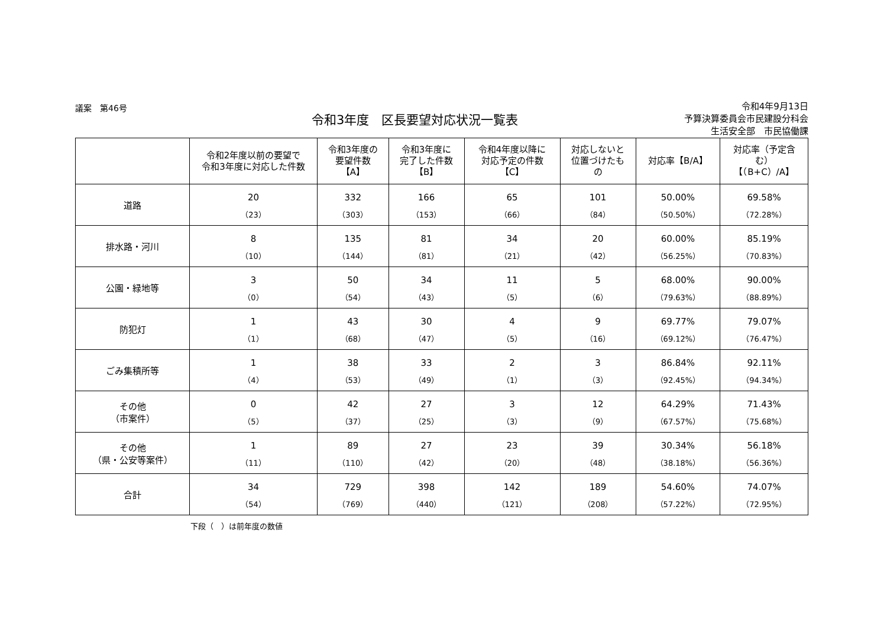議案　第46号
令和3年度　区長要望対応状況一覧表
令和4年9月13日
予算決算委員会市民建設分科会
生活安全部　市民協働課
| | 令和2年度以前の要望で 令和3年度に対応した件数 | 令和3年度の 要望件数 【A】 | 令和3年度に 完了した件数 【B】 | 令和4年度以降に 対応予定の件数 【C】 | 対応しないと 位置づけたも の | 対応率【B/A】 | 対応率（予定含 む） 【（B+C）/A】 |
| --- | --- | --- | --- | --- | --- | --- | --- |
| 道路 | 20 （23） | 332 （303） | 166 （153） | 65 （66） | 101 （84） | 50.00% （50.50%） | 69.58% （72.28%） |
| 排水路・河川 | 8 （10） | 135 （144） | 81 （81） | 34 （21） | 20 （42） | 60.00% （56.25%） | 85.19% （70.83%） |
| 公園・緑地等 | 3 （0） | 50 （54） | 34 （43） | 11 （5） | 5 （6） | 68.00% （79.63%） | 90.00% （88.89%） |
| 防犯灯 | 1 （1） | 43 （68） | 30 （47） | 4 （5） | 9 （16） | 69.77% （69.12%） | 79.07% （76.47%） |
| ごみ集積所等 | 1 （4） | 38 （53） | 33 （49） | 2 （1） | 3 （3） | 86.84% （92.45%） | 92.11% （94.34%） |
| その他 （市案件） | 0 （5） | 42 （37） | 27 （25） | 3 （3） | 12 （9） | 64.29% （67.57%） | 71.43% （75.68%） |
| その他 （県・公安等案件） | 1 （11） | 89 （110） | 27 （42） | 23 （20） | 39 （48） | 30.34% （38.18%） | 56.18% （56.36%） |
| 合計 | 34 （54） | 729 （769） | 398 （440） | 142 （121） | 189 （208） | 54.60% （57.22%） | 74.07% （72.95%） |
下段（　）は前年度の数値